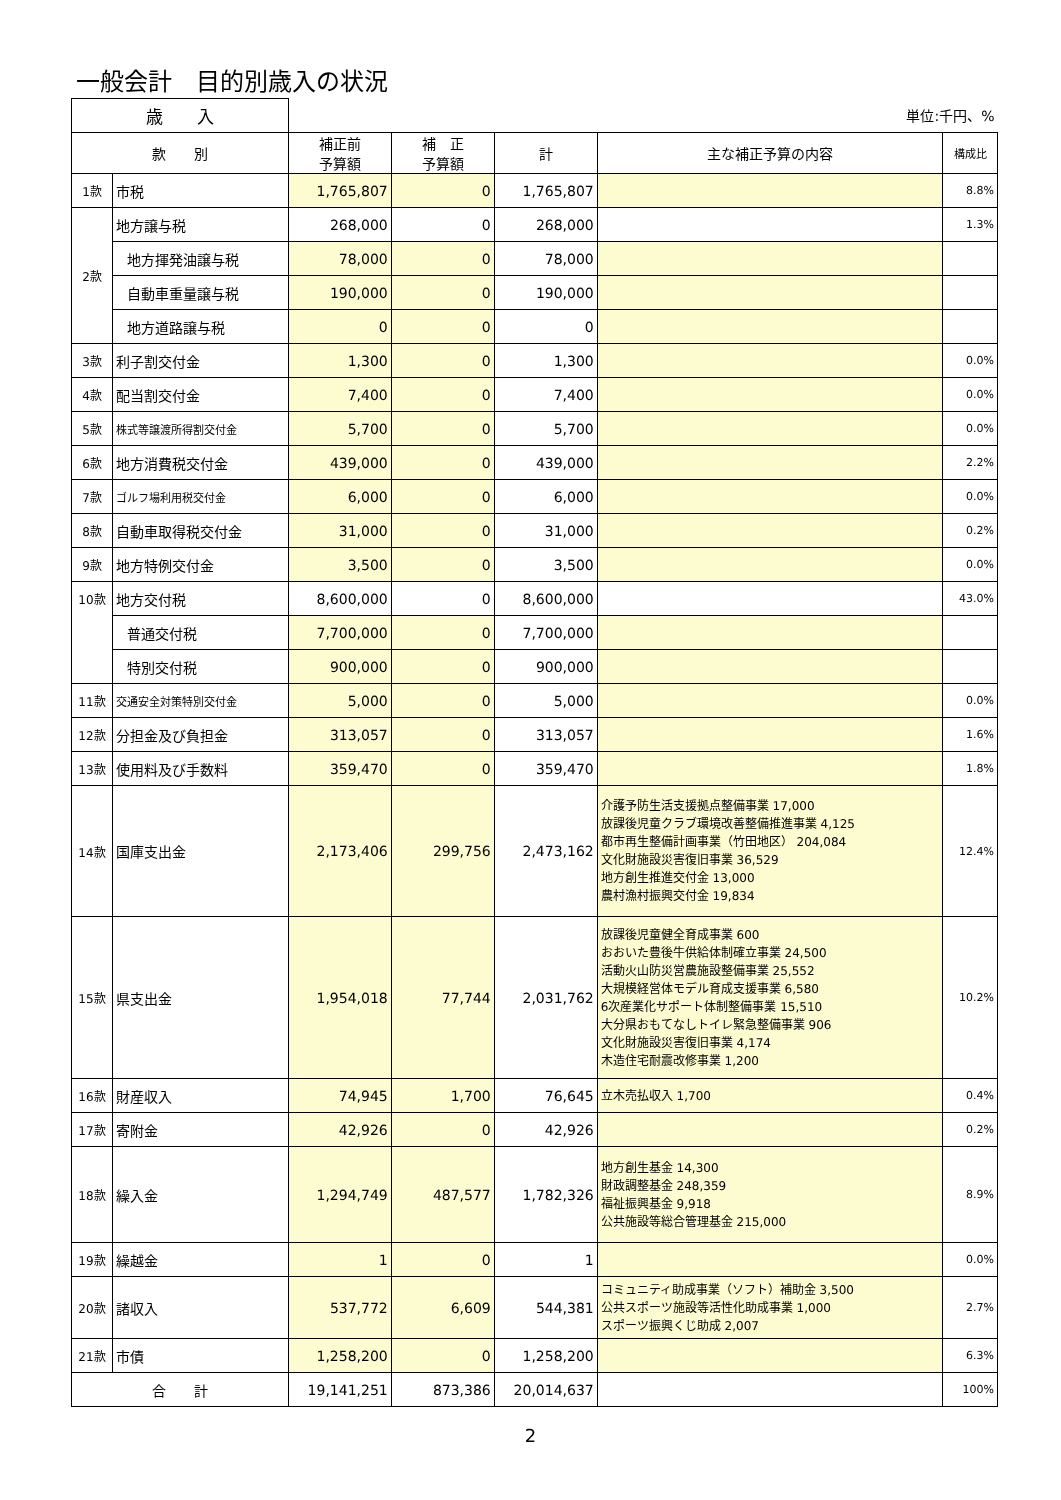一般会計　目的別歳入の状況
| 歳 入 | | 単位:千円、% | | | | |
| 款 別 | | 補正前 予算額 | 補 正 予算額 | 計 | 主な補正予算の内容 | 構成比 |
| 1款 | 市税 | 1,765,807 | 0 | 1,765,807 | | 8.8% |
| 2款 | 地方譲与税 | 268,000 | 0 | 268,000 | | 1.3% |
| | 地方揮発油譲与税 | 78,000 | 0 | 78,000 | | |
| | 自動車重量譲与税 | 190,000 | 0 | 190,000 | | |
| | 地方道路譲与税 | 0 | 0 | 0 | | |
| 3款 | 利子割交付金 | 1,300 | 0 | 1,300 | | 0.0% |
| 4款 | 配当割交付金 | 7,400 | 0 | 7,400 | | 0.0% |
| 5款 | 株式等譲渡所得割交付金 | 5,700 | 0 | 5,700 | | 0.0% |
| 6款 | 地方消費税交付金 | 439,000 | 0 | 439,000 | | 2.2% |
| 7款 | ゴルフ場利用税交付金 | 6,000 | 0 | 6,000 | | 0.0% |
| 8款 | 自動車取得税交付金 | 31,000 | 0 | 31,000 | | 0.2% |
| 9款 | 地方特例交付金 | 3,500 | 0 | 3,500 | | 0.0% |
| 10款 | 地方交付税 | 8,600,000 | 0 | 8,600,000 | | 43.0% |
| | 普通交付税 | 7,700,000 | 0 | 7,700,000 | | |
| | 特別交付税 | 900,000 | 0 | 900,000 | | |
| 11款 | 交通安全対策特別交付金 | 5,000 | 0 | 5,000 | | 0.0% |
| 12款 | 分担金及び負担金 | 313,057 | 0 | 313,057 | | 1.6% |
| 13款 | 使用料及び手数料 | 359,470 | 0 | 359,470 | | 1.8% |
| 14款 | 国庫支出金 | 2,173,406 | 299,756 | 2,473,162 | 介護予防生活支援拠点整備事業 17,000 放課後児童クラブ環境改善整備推進事業 4,125 都市再生整備計画事業（竹田地区） 204,084 文化財施設災害復旧事業 36,529 地方創生推進交付金 13,000 農村漁村振興交付金 19,834 | 12.4% |
| 15款 | 県支出金 | 1,954,018 | 77,744 | 2,031,762 | 放課後児童健全育成事業 600 おおいた豊後牛供給体制確立事業 24,500 活動火山防災営農施設整備事業 25,552 大規模経営体モデル育成支援事業 6,580 6次産業化サポート体制整備事業 15,510 大分県おもてなしトイレ緊急整備事業 906 文化財施設災害復旧事業 4,174 木造住宅耐震改修事業 1,200 | 10.2% |
| 16款 | 財産収入 | 74,945 | 1,700 | 76,645 | 立木売払収入 1,700 | 0.4% |
| 17款 | 寄附金 | 42,926 | 0 | 42,926 | | 0.2% |
| 18款 | 繰入金 | 1,294,749 | 487,577 | 1,782,326 | 地方創生基金 14,300 財政調整基金 248,359 福祉振興基金 9,918 公共施設等総合管理基金 215,000 | 8.9% |
| 19款 | 繰越金 | 1 | 0 | 1 | | 0.0% |
| 20款 | 諸収入 | 537,772 | 6,609 | 544,381 | コミュニティ助成事業（ソフト）補助金 3,500 公共スポーツ施設等活性化助成事業 1,000 スポーツ振興くじ助成 2,007 | 2.7% |
| 21款 | 市債 | 1,258,200 | 0 | 1,258,200 | | 6.3% |
| 合 計 | | 19,141,251 | 873,386 | 20,014,637 | | 100% |
2